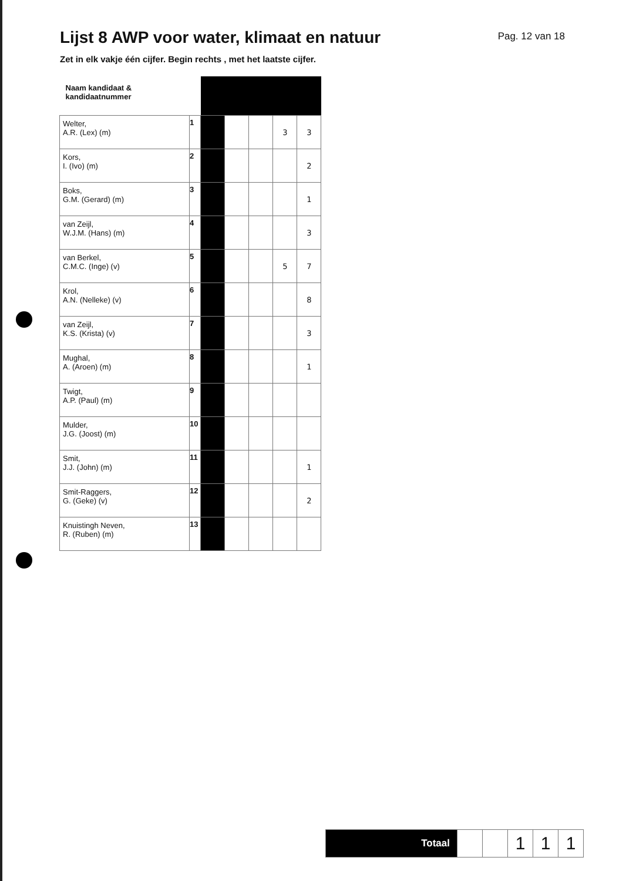Lijst 8 AWP voor water, klimaat en natuur
Pag. 12 van 18
Zet in elk vakje één cijfer. Begin rechts , met het laatste cijfer.
| Naam kandidaat & kandidaatnummer | | | | | | |
| Welter, A.R. (Lex) (m) | 1 | | | | 3 | 3 |
| Kors, I. (Ivo) (m) | 2 | | | | | 2 |
| Boks, G.M. (Gerard) (m) | 3 | | | | | 1 |
| van Zeijl, W.J.M. (Hans) (m) | 4 | | | | | 3 |
| van Berkel, C.M.C. (Inge) (v) | 5 | | | | 5 | 7 |
| Krol, A.N. (Nelleke) (v) | 6 | | | | | 8 |
| van Zeijl, K.S. (Krista) (v) | 7 | | | | | 3 |
| Mughal, A. (Aroen) (m) | 8 | | | | | 1 |
| Twigt, A.P. (Paul) (m) | 9 | | | | | |
| Mulder, J.G. (Joost) (m) | 10 | | | | | |
| Smit, J.J. (John) (m) | 11 | | | | | 1 |
| Smit-Raggers, G. (Geke) (v) | 12 | | | | | 2 |
| Knuistingh Neven, R. (Ruben) (m) | 13 | | | | | |
| Totaal | | | 1 | 1 | 1 |